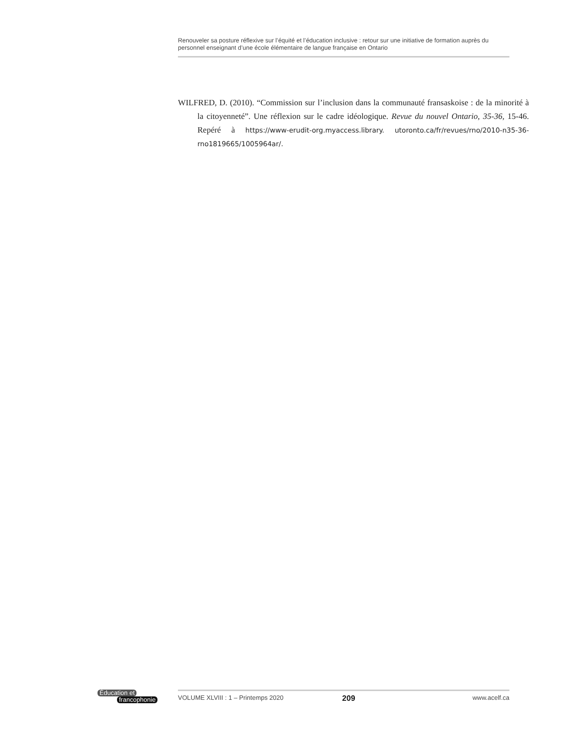Renouveler sa posture réflexive sur l’équité et l’éducation inclusive : retour sur une initiative de formation auprès du personnel enseignant d’une école élémentaire de langue française en Ontario
WILFRED, D. (2010). “Commission sur l’inclusion dans la communauté fransaskoise : de la minorité à la citoyenneté”. Une réflexion sur le cadre idéologique. Revue du nouvel Ontario, 35-36, 15-46. Repéré à https://www-erudit-org.myaccess.library. utoronto.ca/fr/revues/rno/2010-n35-36-rno1819665/1005964ar/.
Éducation et
francophonie
VOLUME XLVIII : 1 – Printemps 2020 209 www.acelf.ca